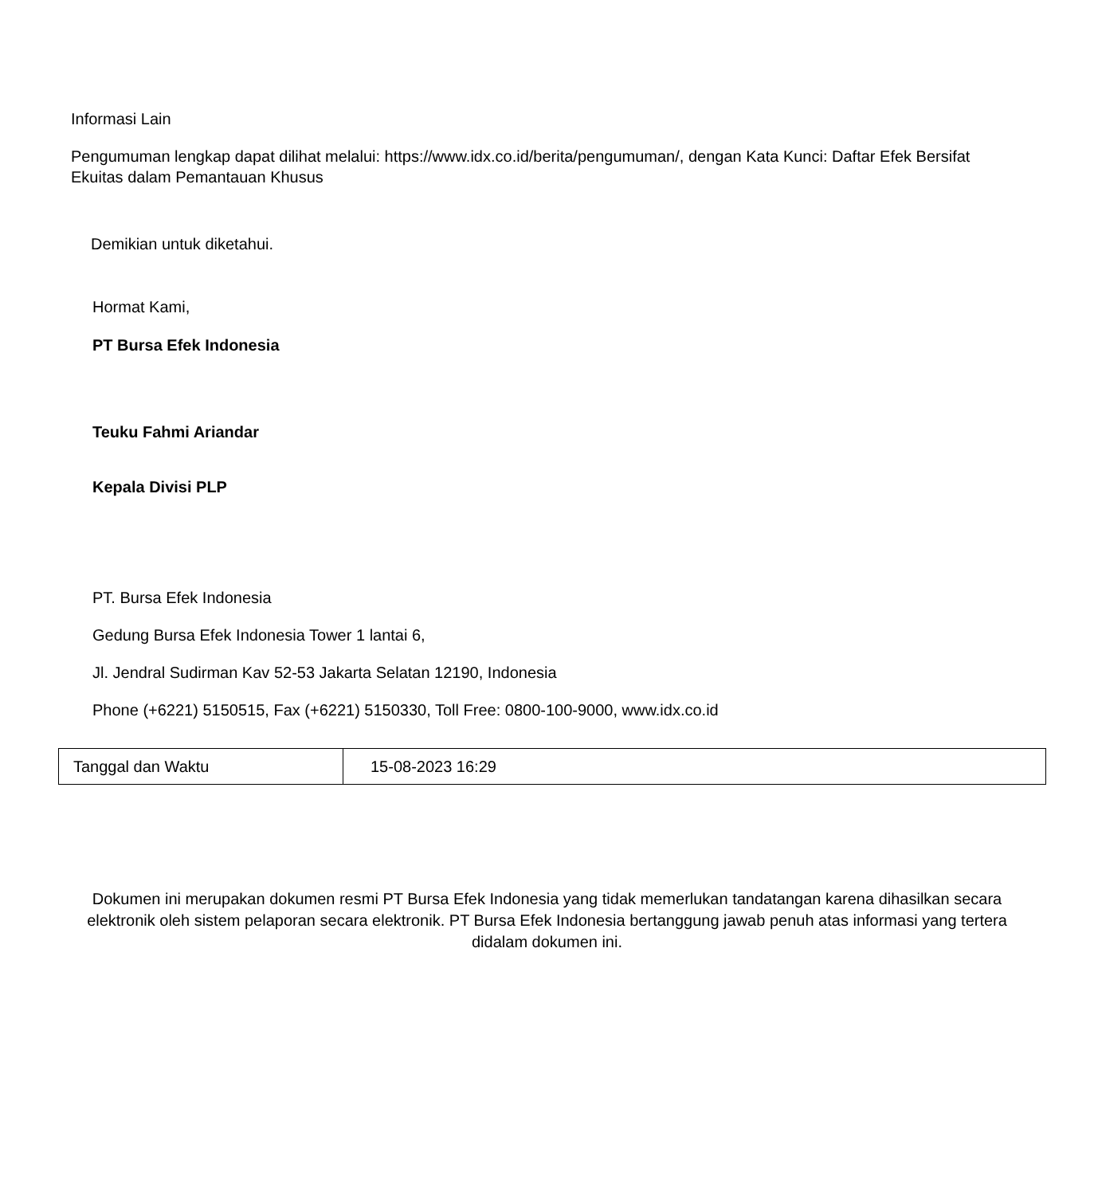Informasi Lain
Pengumuman lengkap dapat dilihat melalui: https://www.idx.co.id/berita/pengumuman/, dengan Kata Kunci: Daftar Efek Bersifat Ekuitas dalam Pemantauan Khusus
Demikian untuk diketahui.
Hormat Kami,
PT Bursa Efek Indonesia
Teuku Fahmi Ariandar
Kepala Divisi PLP
PT. Bursa Efek Indonesia
Gedung Bursa Efek Indonesia Tower 1 lantai 6,
Jl. Jendral Sudirman Kav 52-53 Jakarta Selatan 12190, Indonesia
Phone (+6221) 5150515, Fax (+6221) 5150330, Toll Free: 0800-100-9000, www.idx.co.id
| Tanggal dan Waktu | 15-08-2023 16:29 |
Dokumen ini merupakan dokumen resmi PT Bursa Efek Indonesia yang tidak memerlukan tandatangan karena dihasilkan secara elektronik oleh sistem pelaporan secara elektronik. PT Bursa Efek Indonesia bertanggung jawab penuh atas informasi yang tertera didalam dokumen ini.